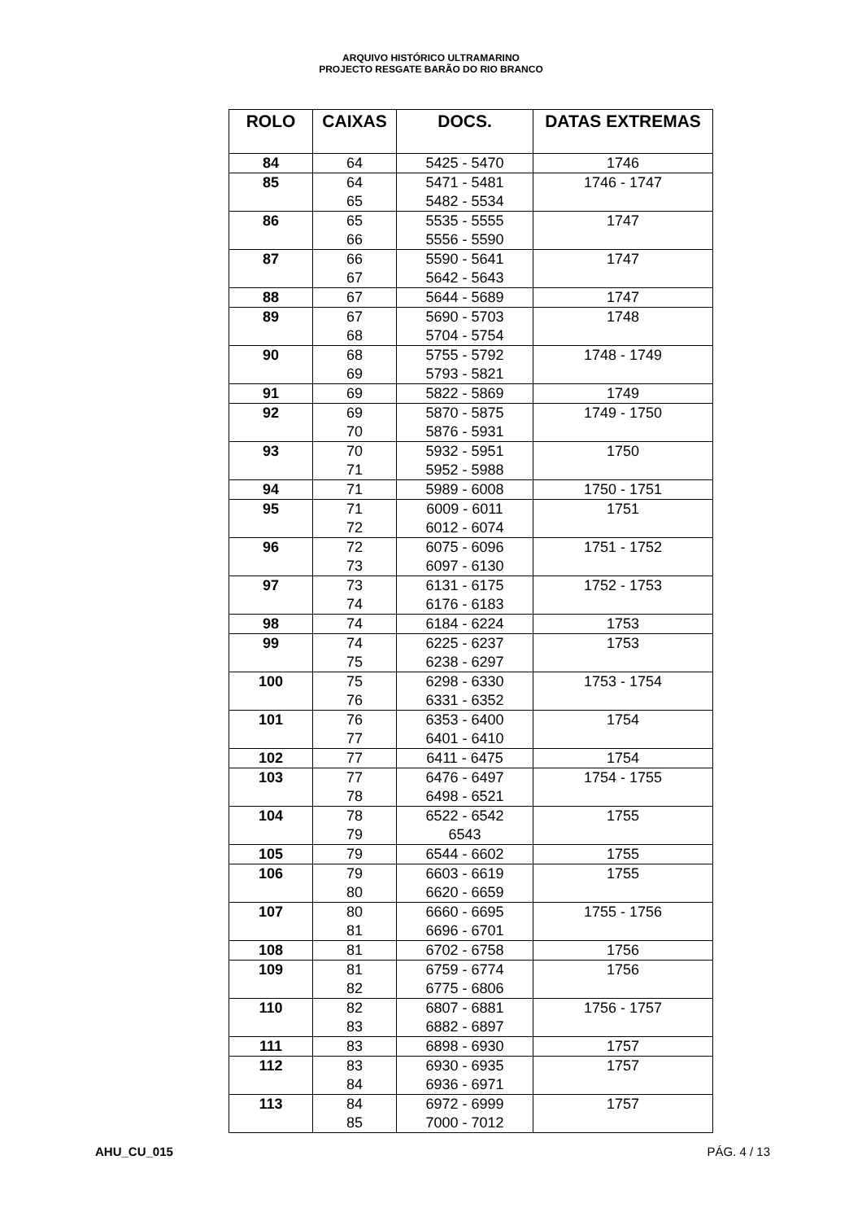ARQUIVO HISTÓRICO ULTRAMARINO
PROJECTO RESGATE BARÃO DO RIO BRANCO
| ROLO | CAIXAS | DOCS. | DATAS EXTREMAS |
| --- | --- | --- | --- |
| 84 | 64 | 5425 - 5470 | 1746 |
| 85 | 64 65 | 5471 - 5481 5482 - 5534 | 1746 - 1747 |
| 86 | 65 66 | 5535 - 5555 5556 - 5590 | 1747 |
| 87 | 66 67 | 5590 - 5641 5642 - 5643 | 1747 |
| 88 | 67 | 5644 - 5689 | 1747 |
| 89 | 67 68 | 5690 - 5703 5704 - 5754 | 1748 |
| 90 | 68 69 | 5755 - 5792 5793 - 5821 | 1748 - 1749 |
| 91 | 69 | 5822 - 5869 | 1749 |
| 92 | 69 70 | 5870 - 5875 5876 - 5931 | 1749 - 1750 |
| 93 | 70 71 | 5932 - 5951 5952 - 5988 | 1750 |
| 94 | 71 | 5989 - 6008 | 1750 - 1751 |
| 95 | 71 72 | 6009 - 6011 6012 - 6074 | 1751 |
| 96 | 72 73 | 6075 - 6096 6097 - 6130 | 1751 - 1752 |
| 97 | 73 74 | 6131 - 6175 6176 - 6183 | 1752 - 1753 |
| 98 | 74 | 6184 - 6224 | 1753 |
| 99 | 74 75 | 6225 - 6237 6238 - 6297 | 1753 |
| 100 | 75 76 | 6298 - 6330 6331 - 6352 | 1753 - 1754 |
| 101 | 76 77 | 6353 - 6400 6401 - 6410 | 1754 |
| 102 | 77 | 6411 - 6475 | 1754 |
| 103 | 77 78 | 6476 - 6497 6498 - 6521 | 1754 - 1755 |
| 104 | 78 79 | 6522 - 6542 6543 | 1755 |
| 105 | 79 | 6544 - 6602 | 1755 |
| 106 | 79 80 | 6603 - 6619 6620 - 6659 | 1755 |
| 107 | 80 81 | 6660 - 6695 6696 - 6701 | 1755 - 1756 |
| 108 | 81 | 6702 - 6758 | 1756 |
| 109 | 81 82 | 6759 - 6774 6775 - 6806 | 1756 |
| 110 | 82 83 | 6807 - 6881 6882 - 6897 | 1756 - 1757 |
| 111 | 83 | 6898 - 6930 | 1757 |
| 112 | 83 84 | 6930 - 6935 6936 - 6971 | 1757 |
| 113 | 84 85 | 6972 - 6999 7000 - 7012 | 1757 |
AHU_CU_015 PÁG. 4 / 13